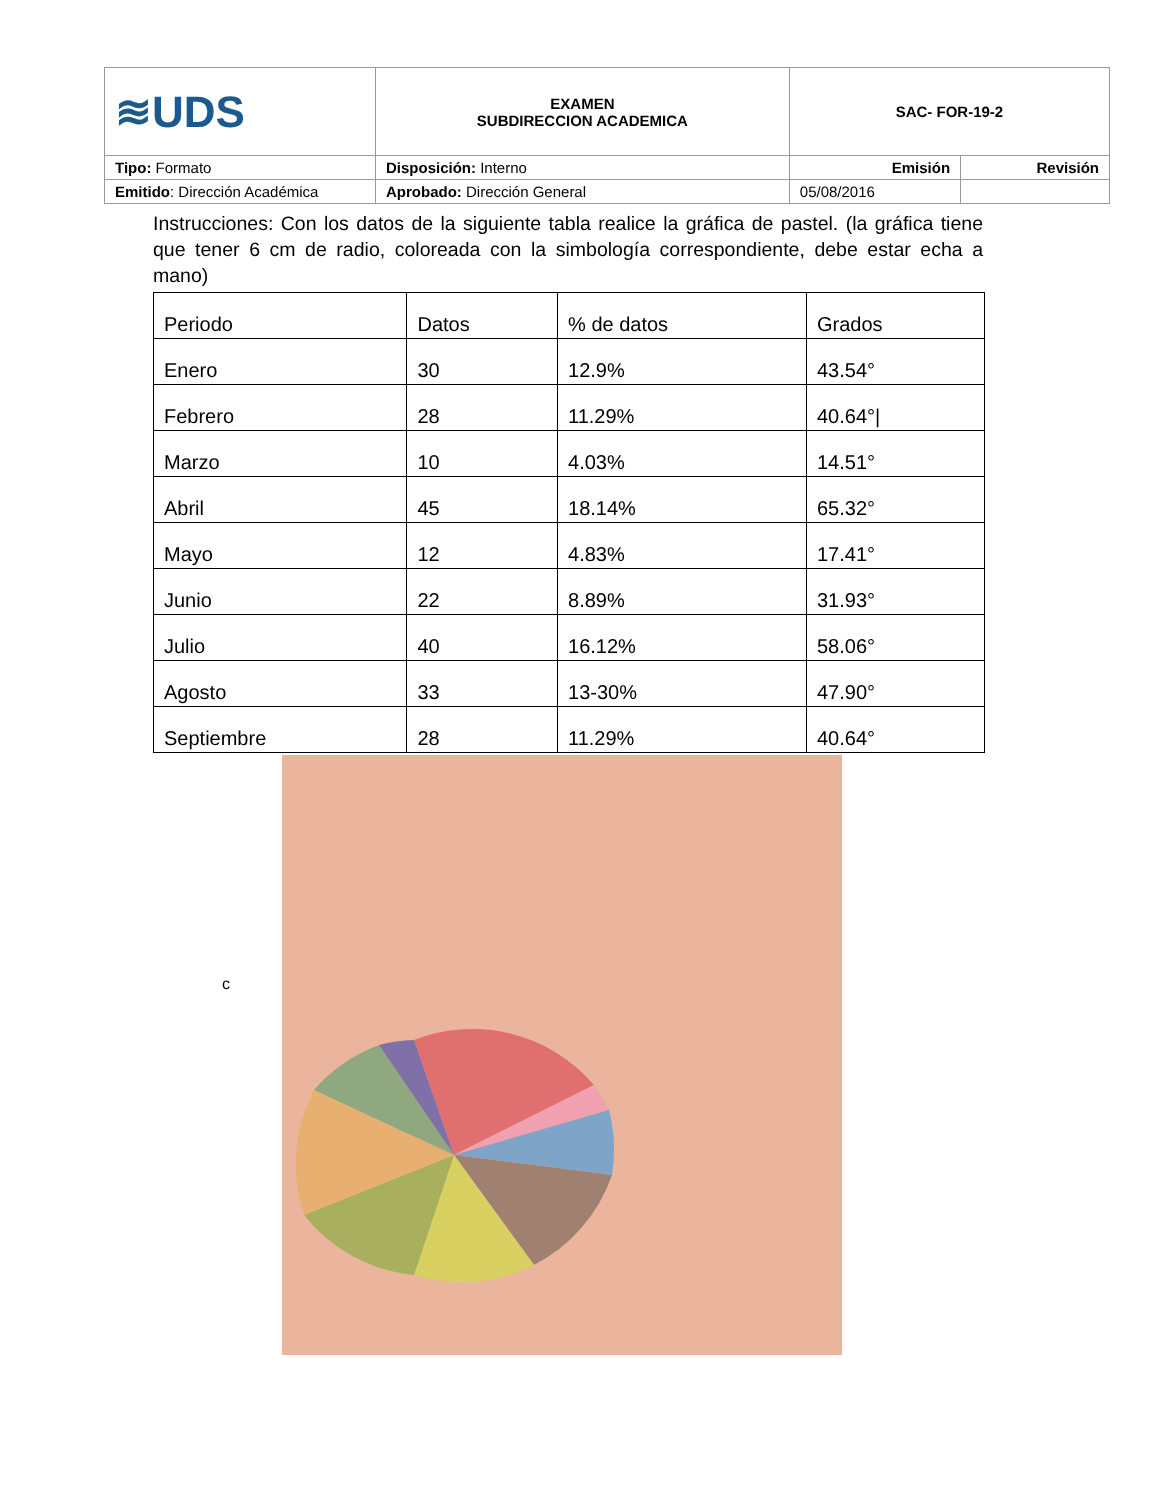| ≋UDS | EXAMEN SUBDIRECCION ACADEMICA | SAC- FOR-19-2 | |
| Tipo: Formato | Disposición: Interno | Emisión | Revisión |
| Emitido : Dirección Académica | Aprobado: Dirección General | 05/08/2016 | |
Instrucciones: Con los datos de la siguiente tabla realice la gráfica de pastel. (la gráfica tiene que tener 6 cm de radio, coloreada con la simbología correspondiente, debe estar echa a mano)
| Periodo | Datos | % de datos | Grados |
| Enero | 30 | 12.9% | 43.54° |
| Febrero | 28 | 11.29% | 40.64°/ |
| Marzo | 10 | 4.03% | 14.51° |
| Abril | 45 | 18.14% | 65.32° |
| Mayo | 12 | 4.83% | 17.41° |
| Junio | 22 | 8.89% | 31.93° |
| Julio | 40 | 16.12% | 58.06° |
| Agosto | 33 | 13-30% | 47.90° |
| Septiembre | 28 | 11.29% | 40.64° |
c